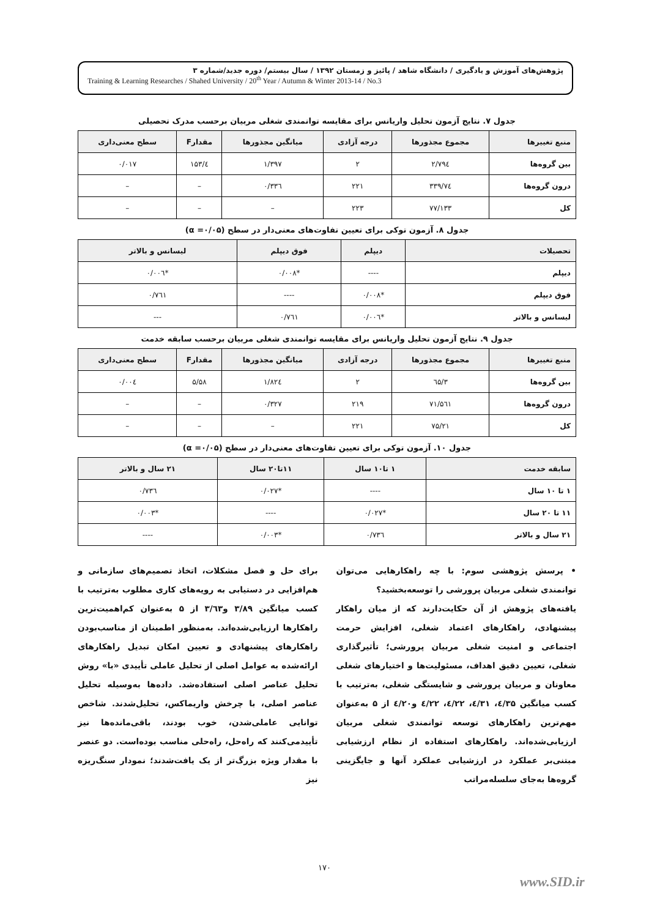پژوهش‌های آموزش و یادگیری / دانشگاه شاهد / پائیز و زمستان ۱۳۹۲ / سال بیستم/ دوره جدید/شماره ۳
Training & Learning Researches / Shahed University / 20<sup>th</sup> Year / Autumn & Winter 2013-14 / No.3
جدول ۷. نتایج آزمون تحلیل واریانس برای مقایسه توانمندی شغلی مربیان برحسب مدرک تحصیلی
| منبع تغییرها | مجموع مجذورها | درجه آزادی | میانگین مجذورها | مقدارF | سطح معنی‌داری |
| --- | --- | --- | --- | --- | --- |
| بین گروه‌ها | ۲/۷۹٤ | ۲ | ۱/۳۹۷ | ٤/۱۵۳ | ۰/۰۱۷ |
| درون گروه‌ها | ۷٤/۳۳۹ | ۲۲۱ | ۰/۳۳٦ | – | – |
| کل | ۷۷/۱۳۳ | ۲۲۳ | – | – | – |
جدول ۸. آزمون توکی برای تعیین تفاوت‌های معنی‌دار در سطح (α =۰/۰۵)
| تحصیلات | دیپلم | فوق دیپلم | لیسانس و بالاتر |
| --- | --- | --- | --- |
| دیپلم | ---- | *۰/۰۰۸ | *۰/۰۰٦ |
| فوق دیپلم | *۰/۰۰۸ | ---- | ۰/۷٦۱ |
| لیسانس و بالاتر | *۰/۰۰٦ | ۰/۷٦۱ | --- |
جدول ۹. نتایج آزمون تحلیل واریانس برای مقایسه توانمندی شغلی مربیان برحسب سابقه خدمت
| منبع تغییرها | مجموع مجذورها | درجه آزادی | میانگین مجذورها | مقدارF | سطح معنی‌داری |
| --- | --- | --- | --- | --- | --- |
| بین گروه‌ها | ۳/٦۵ | ۲ | ۱/۸۲٤ | ۵/۵۸ | ۰/۰۰٤ |
| درون گروه‌ها | ۷۱/۵٦۱ | ۲۱۹ | ۰/۳۲۷ | – | – |
| کل | ۷۵/۲۱ | ۲۲۱ | – | – | – |
جدول ۱۰. آزمون توکی برای تعیین تفاوت‌های معنی‌دار در سطح (α =۰/۰۵)
| سابقه خدمت | ۱ تا۱۰ سال | ۱۱تا۲۰ سال | ۲۱ سال و بالاتر |
| --- | --- | --- | --- |
| ۱ تا ۱۰ سال | ---- | *۰/۰۲۷ | ۰/۷۳٦ |
| ۱۱ تا ۲۰ سال | *۰/۰۲۷ | ---- | *۰/۰۰۳ |
| ۲۱ سال و بالاتر | ۰/۷۳٦ | *۰/۰۰۳ | ---- |
• پرسش پژوهشی سوم: با چه راهکارهایی می‌توان توانمندی شغلی مربیان پرورشی را توسعه‌بخشید؟
یافته‌های پژوهش از آن حکایت‌دارند که از میان راهکار پیشنهادی، راهکارهای اعتماد شغلی، افزایش حرمت اجتماعی و امنیت شغلی مربیان پرورشی؛ تأثیرگذاری شغلی، تعیین دقیق اهداف، مسئولیت‌ها و اختیارهای شغلی معاونان و مربیان پرورشی و شایستگی شغلی، به‌ترتیب با کسب میانگین ٤/۳۵، ٤/۳۱، ٤/۲۲، ٤/۲۲ و٤/۲۰ از ۵ به‌عنوان مهم‌ترین راهکارهای توسعه توانمندی شغلی مربیان ارزیابی‌شده‌اند. راهکارهای استفاده از نظام ارزشیابی مبتنی‌بر عملکرد در ارزشیابی عملکرد آنها و جایگزینی گروه‌ها به‌جای سلسله‌مراتب
برای حل و فصل مشکلات، اتخاذ تصمیم‌های سازمانی و هم‌افزایی در دستیابی به رویه‌های کاری مطلوب به‌ترتیب با کسب میانگین ۳/۸۹ و۳/٦۳ از ۵ به‌عنوان کم‌اهمیت‌ترین راهکارها ارزیابی‌شده‌اند. به‌منظور اطمینان از مناسب‌بودن راهکارهای پیشنهادی و تعیین امکان تبدیل راهکارهای ارائه‌شده به عوامل اصلی از تحلیل عاملی تأییدی «با» روش تحلیل عناصر اصلی استفاده‌شد. داده‌ها به‌وسیله تحلیل عناصر اصلی، با چرخش واریماکس، تحلیل‌شدند. شاخص توانایی عاملی‌شدن، خوب بودند، باقی‌مانده‌ها نیز تأییدمی‌کنند که راه‌حل، راه‌حلی مناسب بوده‌است. دو عنصر با مقدار ویژه بزرگ‌تر از یک یافت‌شدند؛ نمودار سنگ‌ریزه نیز
۱۷۰
www.SID.ir